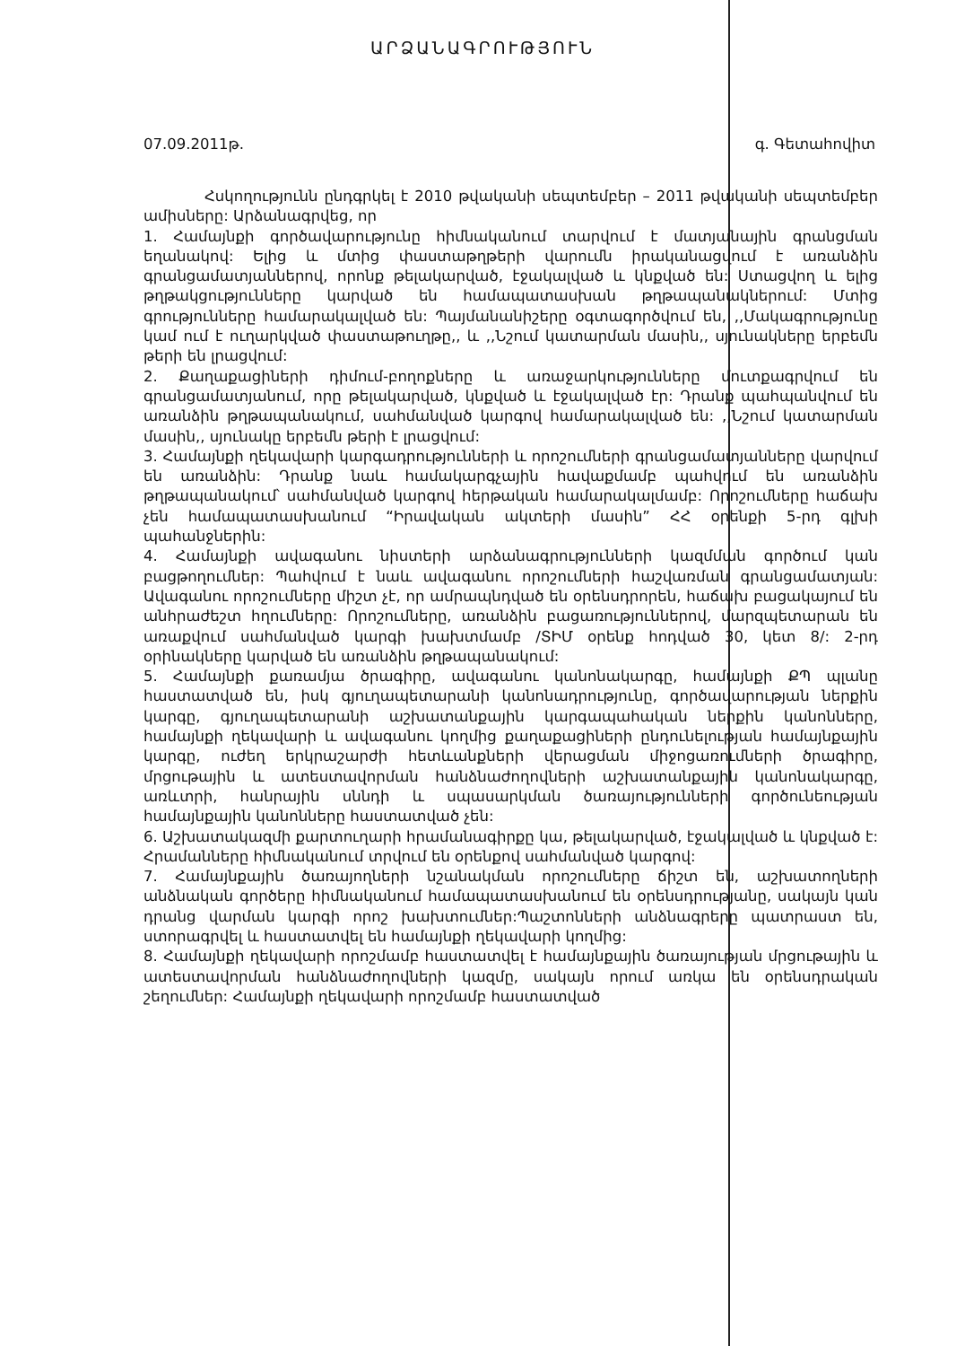ԱՐՁԱՆԱԳՐՈՒԹՅՈՒՆ
07.09.2011թ. գ. Գետահովիտ
Հսկողությունն ընդգրկել է 2010 թվականի սեպտեմբեր – 2011 թվականի սեպտեմբեր ամիսները: Արձանագրվեց, որ
1. Համայնքի գործավարությունը հիմնականում տարվում է մատյանային գրանցման եղանակով: Ելից և մտից փաստաթղթերի վարումն իրականացվում է առանձին գրանցամատյաններով, որոնք թելակարված, էջակալված և կնքված են: Ստացվող և ելից թղթակցությունները կարված են համապատասխան թղթապանակներում: Մտից գրությունները համարակալված են: Պայմանանիշերը օգտագործվում են, ,,Մակագրությունը կամ ում է ուղարկված փաստաթուղթը,, և ,,Նշում կատարման մասին,, սյունակները երբեմն թերի են լրացվում:
2. Քաղաքացիների դիմում-բողոքները և առաջարկությունները մուտքագրվում են գրանցամատյանում, որը թելակարված, կնքված և էջակալված էր: Դրանք պահպանվում են առանձին թղթապանակում, սահմանված կարգով համարակալված են: ,,Նշում կատարման մասին,, սյունակը երբեմն թերի է լրացվում:
3. Համայնքի ղեկավարի կարգադրությունների և որոշումների գրանցամատյանները վարվում են առանձին: Դրանք նաև համակարգչային հավաքմամբ պահվում են առանձին թղթապանակում՝ սահմանված կարգով հերթական համարակալմամբ: Որոշումները հաճախ չեն համապատասխանում “Իրավական ակտերի մասին” ՀՀ օրենքի 5-րդ գլխի պահանջներին:
4. Համայնքի ավագանու նիստերի արձանագրությունների կազմման գործում կան բացթողումներ: Պահվում է նաև ավագանու որոշումների հաշվառման գրանցամատյան: Ավագանու որոշումները միշտ չէ, որ ամրապնդված են օրենսդրորեն, հաճախ բացակայում են անհրաժեշտ հղումները: Որոշումները, առանձին բացառություններով, մարզպետարան են առաքվում սահմանված կարգի խախտմամբ /ՏԻՄ օրենք հոդված 30, կետ 8/: 2-րդ օրինակները կարված են առանձին թղթապանակում:
5. Համայնքի քառամյա ծրագիրը, ավագանու կանոնակարգը, համայնքի ՔՊ պլանը հաստատված են, իսկ գյուղապետարանի կանոնադրությունը, գործավարության ներքին կարգը, գյուղապետարանի աշխատանքային կարգապահական ներքին կանոնները, համայնքի ղեկավարի և ավագանու կողմից քաղաքացիների ընդունելության համայնքային կարգը, ուժեղ երկրաշարժի հետևանքների վերացման միջոցառումների ծրագիրը, մրցութային և ատեստավորման հանձնաժողովների աշխատանքային կանոնակարգը, առևտրի, հանրային սննդի և սպասարկման ծառայությունների գործունեության համայնքային կանոնները հաստատված չեն:
6. Աշխատակազմի քարտուղարի հրամանագիրքը կա, թելակարված, էջակալված և կնքված է: Հրամանները հիմնականում տրվում են օրենքով սահմանված կարգով:
7. Համայնքային ծառայողների նշանակման որոշումները ճիշտ են, աշխատողների անձնական գործերը հիմնականում համապատասխանում են օրենսդրությանը, սակայն կան դրանց վարման կարգի որոշ խախտումներ:Պաշտոնների անձնագրերը պատրաստ են, ստորագրվել և հաստատվել են համայնքի ղեկավարի կողմից:
8. Համայնքի ղեկավարի որոշմամբ հաստատվել է համայնքային ծառայության մրցութային և ատեստավորման հանձնաժողովների կազմը, սակայն որում առկա են օրենսդրական շեղումներ: Համայնքի ղեկավարի որոշմամբ հաստատված